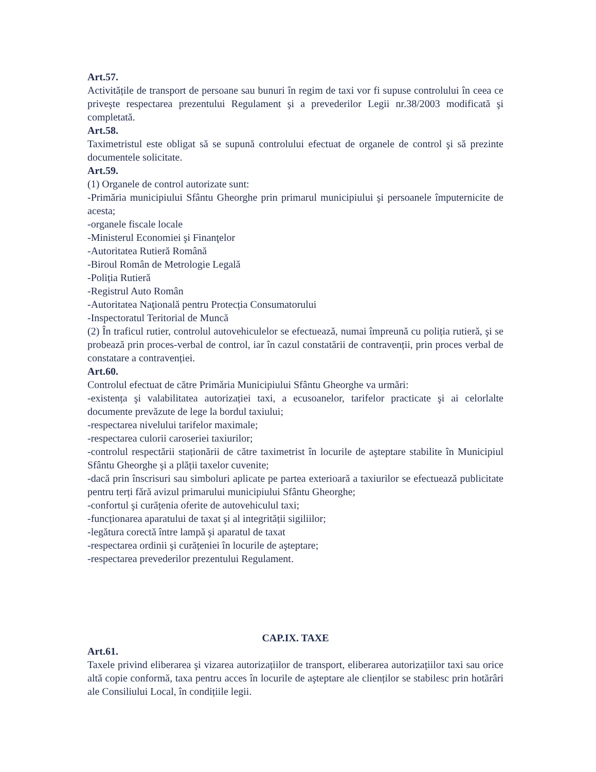Art.57.
Activitățile de transport de persoane sau bunuri în regim de taxi vor fi supuse controlului în ceea ce priveşte respectarea prezentului Regulament şi a prevederilor Legii nr.38/2003 modificată şi completată.
Art.58.
Taximetristul este obligat să se supună controlului efectuat de organele de control şi să prezinte documentele solicitate.
Art.59.
(1) Organele de control autorizate sunt:
-Primăria municipiului Sfântu Gheorghe prin primarul municipiului şi persoanele împuternicite de acesta;
-organele fiscale locale
-Ministerul Economiei şi Finanţelor
-Autoritatea Rutieră Română
-Biroul Român de Metrologie Legală
-Poliția Rutieră
-Registrul Auto Român
-Autoritatea Naţională pentru Protecția Consumatorului
-Inspectoratul Teritorial de Muncă
(2) În traficul rutier, controlul autovehiculelor se efectuează, numai împreună cu poliția rutieră, şi se probează prin proces-verbal de control, iar în cazul constatării de contravenții, prin proces verbal de constatare a contravenției.
Art.60.
Controlul efectuat de către Primăria Municipiului Sfântu Gheorghe va urmări:
-existența şi valabilitatea autorizației taxi, a ecusoanelor, tarifelor practicate şi ai celorlalte documente prevăzute de lege la bordul taxiului;
-respectarea nivelului tarifelor maximale;
-respectarea culorii caroseriei taxiurilor;
-controlul respectării staționării de către taximetrist în locurile de aşteptare stabilite în Municipiul Sfântu Gheorghe şi a plății taxelor cuvenite;
-dacă prin înscrisuri sau simboluri aplicate pe partea exterioară a taxiurilor se efectuează publicitate pentru terți fără avizul primarului municipiului Sfântu Gheorghe;
-confortul şi curățenia oferite de autovehiculul taxi;
-funcționarea aparatului de taxat şi al integrității sigiliilor;
-legătura corectă între lampă şi aparatul de taxat
-respectarea ordinii şi curățeniei în locurile de aşteptare;
-respectarea prevederilor prezentului Regulament.
CAP.IX. TAXE
Art.61.
Taxele privind eliberarea şi vizarea autorizațiilor de transport, eliberarea autorizațiilor taxi sau orice altă copie conformă, taxa pentru acces în locurile de aşteptare ale clienților se stabilesc prin hotărâri ale Consiliului Local, în condițiile legii.